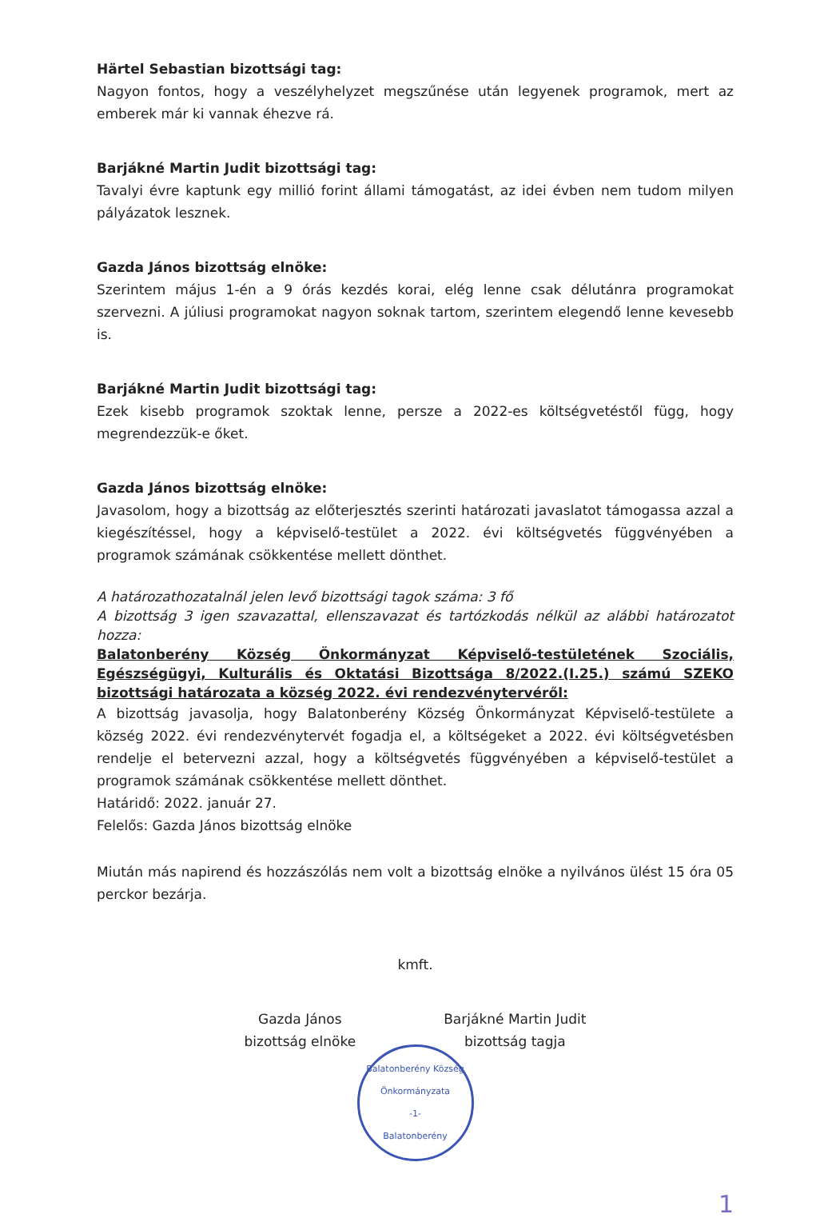Härtel Sebastian bizottsági tag:
Nagyon fontos, hogy a veszélyhelyzet megszűnése után legyenek programok, mert az emberek már ki vannak éhezve rá.
Barjákné Martin Judit bizottsági tag:
Tavalyi évre kaptunk egy millió forint állami támogatást, az idei évben nem tudom milyen pályázatok lesznek.
Gazda János bizottság elnöke:
Szerintem május 1-én a 9 órás kezdés korai, elég lenne csak délutánra programokat szervezni. A júliusi programokat nagyon soknak tartom, szerintem elegendő lenne kevesebb is.
Barjákné Martin Judit bizottsági tag:
Ezek kisebb programok szoktak lenne, persze a 2022-es költségvetéstől függ, hogy megrendezzük-e őket.
Gazda János bizottság elnöke:
Javasolom, hogy a bizottság az előterjesztés szerinti határozati javaslatot támogassa azzal a kiegészítéssel, hogy a képviselő-testület a 2022. évi költségvetés függvényében a programok számának csökkentése mellett dönthet.
A határozathozatalnál jelen levő bizottsági tagok száma: 3 fő
A bizottság 3 igen szavazattal, ellenszavazat és tartózkodás nélkül az alábbi határozatot hozza:
Balatonberény Község Önkormányzat Képviselő-testületének Szociális, Egészségügyi, Kulturális és Oktatási Bizottsága 8/2022.(I.25.) számú SZEKO bizottsági határozata a község 2022. évi rendezvénytervéről:
A bizottság javasolja, hogy Balatonberény Község Önkormányzat Képviselő-testülete a község 2022. évi rendezvénytervét fogadja el, a költségeket a 2022. évi költségvetésben rendelje el betervezni azzal, hogy a költségvetés függvényében a képviselő-testület a programok számának csökkentése mellett dönthet.
Határidő: 2022. január 27.
Felelős: Gazda János bizottság elnöke
Miután más napirend és hozzászólás nem volt a bizottság elnöke a nyilvános ülést 15 óra 05 perckor bezárja.
kmft.
Gazda János
bizottság elnöke
Barjákné Martin Judit
bizottság tagja
Balatonberény Község Önkormányzata
-1-
Balatonberény
1